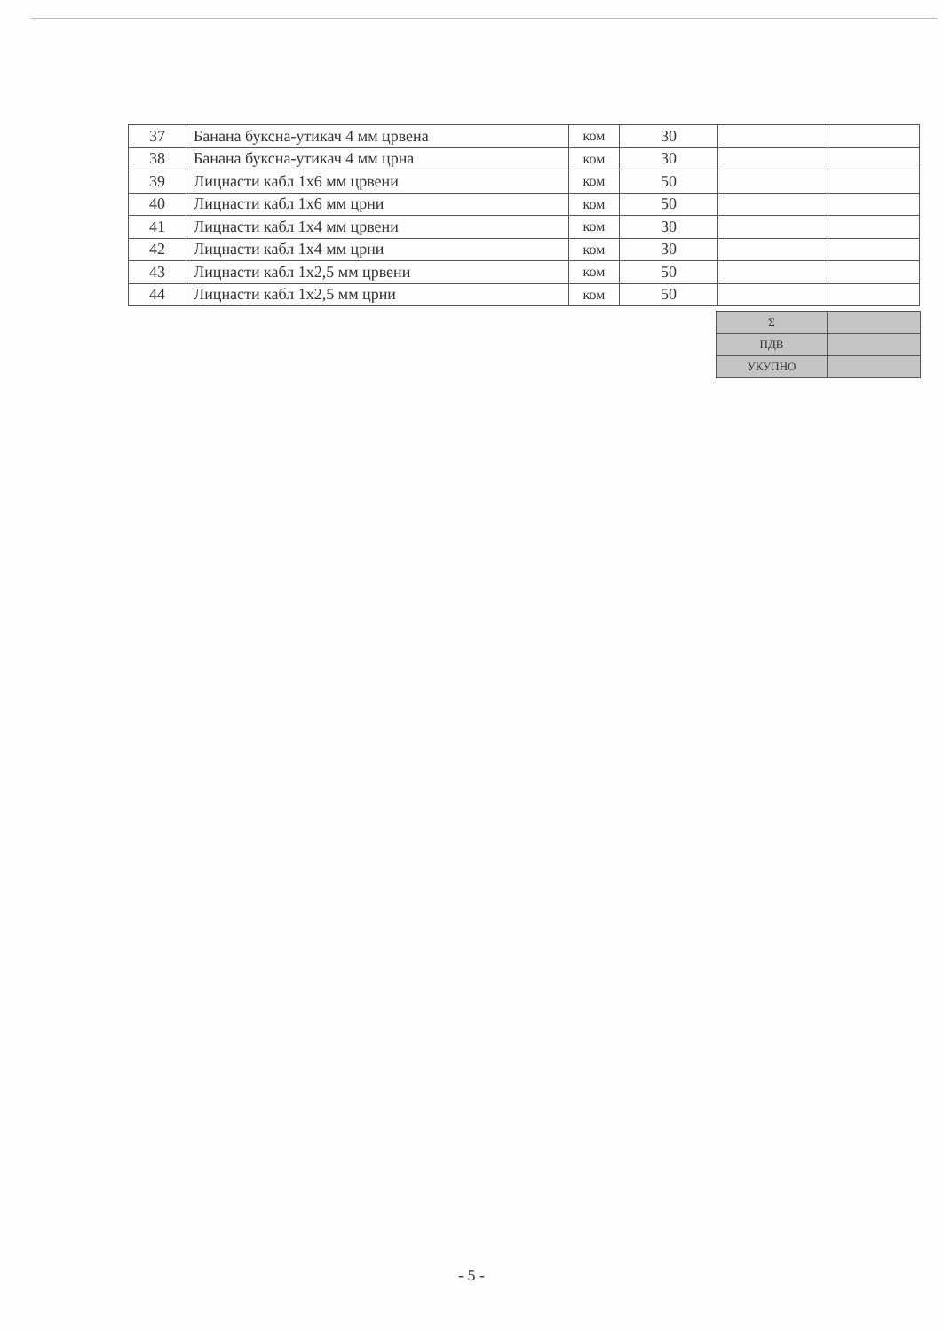| 37 | Банана буксна-утикач 4 мм црвена | ком | 30 | | |
| 38 | Банана буксна-утикач 4 мм црна | ком | 30 | | |
| 39 | Лицнасти кабл 1x6 мм црвени | ком | 50 | | |
| 40 | Лицнасти кабл 1x6 мм црни | ком | 50 | | |
| 41 | Лицнасти кабл 1x4 мм црвени | ком | 30 | | |
| 42 | Лицнасти кабл 1x4 мм црни | ком | 30 | | |
| 43 | Лицнасти кабл 1x2,5 мм црвени | ком | 50 | | |
| 44 | Лицнасти кабл 1x2,5 мм црни | ком | 50 | | |
| Σ | |
| ПДВ | |
| УКУПНО | |
- 5 -